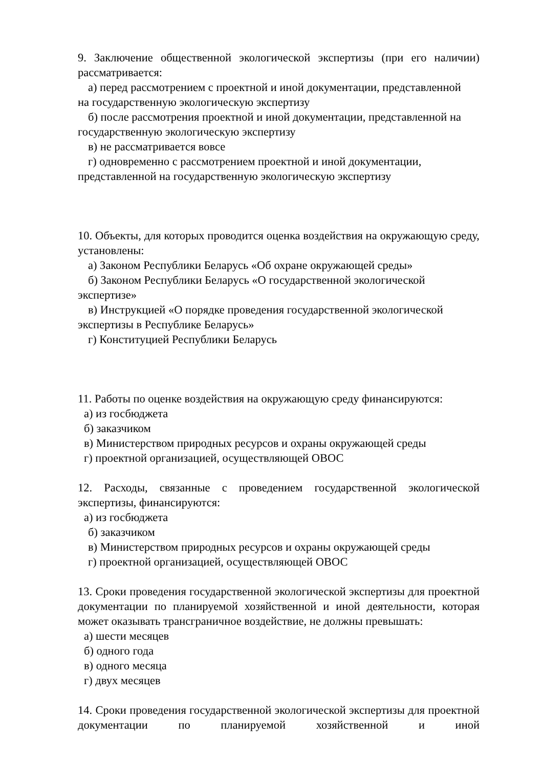9. Заключение общественной экологической экспертизы (при его наличии) рассматривается:
а) перед рассмотрением с проектной и иной документации, представленной
на государственную экологическую экспертизу
б) после рассмотрения проектной и иной документации, представленной на
государственную экологическую экспертизу
в) не рассматривается вовсе
г) одновременно с рассмотрением проектной и иной документации,
представленной на государственную экологическую экспертизу
10. Объекты, для которых проводится оценка воздействия на окружающую среду, установлены:
а) Законом Республики Беларусь «Об охране окружающей среды»
б) Законом Республики Беларусь «О государственной экологической
экспертизе»
в) Инструкцией «О порядке проведения государственной экологической
экспертизы в Республике Беларусь»
г) Конституцией Республики Беларусь
11. Работы по оценке воздействия на окружающую среду финансируются:
а) из госбюджета
б) заказчиком
в) Министерством природных ресурсов и охраны окружающей среды
г) проектной организацией, осуществляющей ОВОС
12. Расходы, связанные с проведением государственной экологической экспертизы, финансируются:
а) из госбюджета
б) заказчиком
в) Министерством природных ресурсов и охраны окружающей среды
г) проектной организацией, осуществляющей ОВОС
13. Сроки проведения государственной экологической экспертизы для проектной документации по планируемой хозяйственной и иной деятельности, которая может оказывать трансграничное воздействие, не должны превышать:
а) шести месяцев
б) одного года
в) одного месяца
г) двух месяцев
14. Сроки проведения государственной экологической экспертизы для проектной документации по планируемой хозяйственной и иной